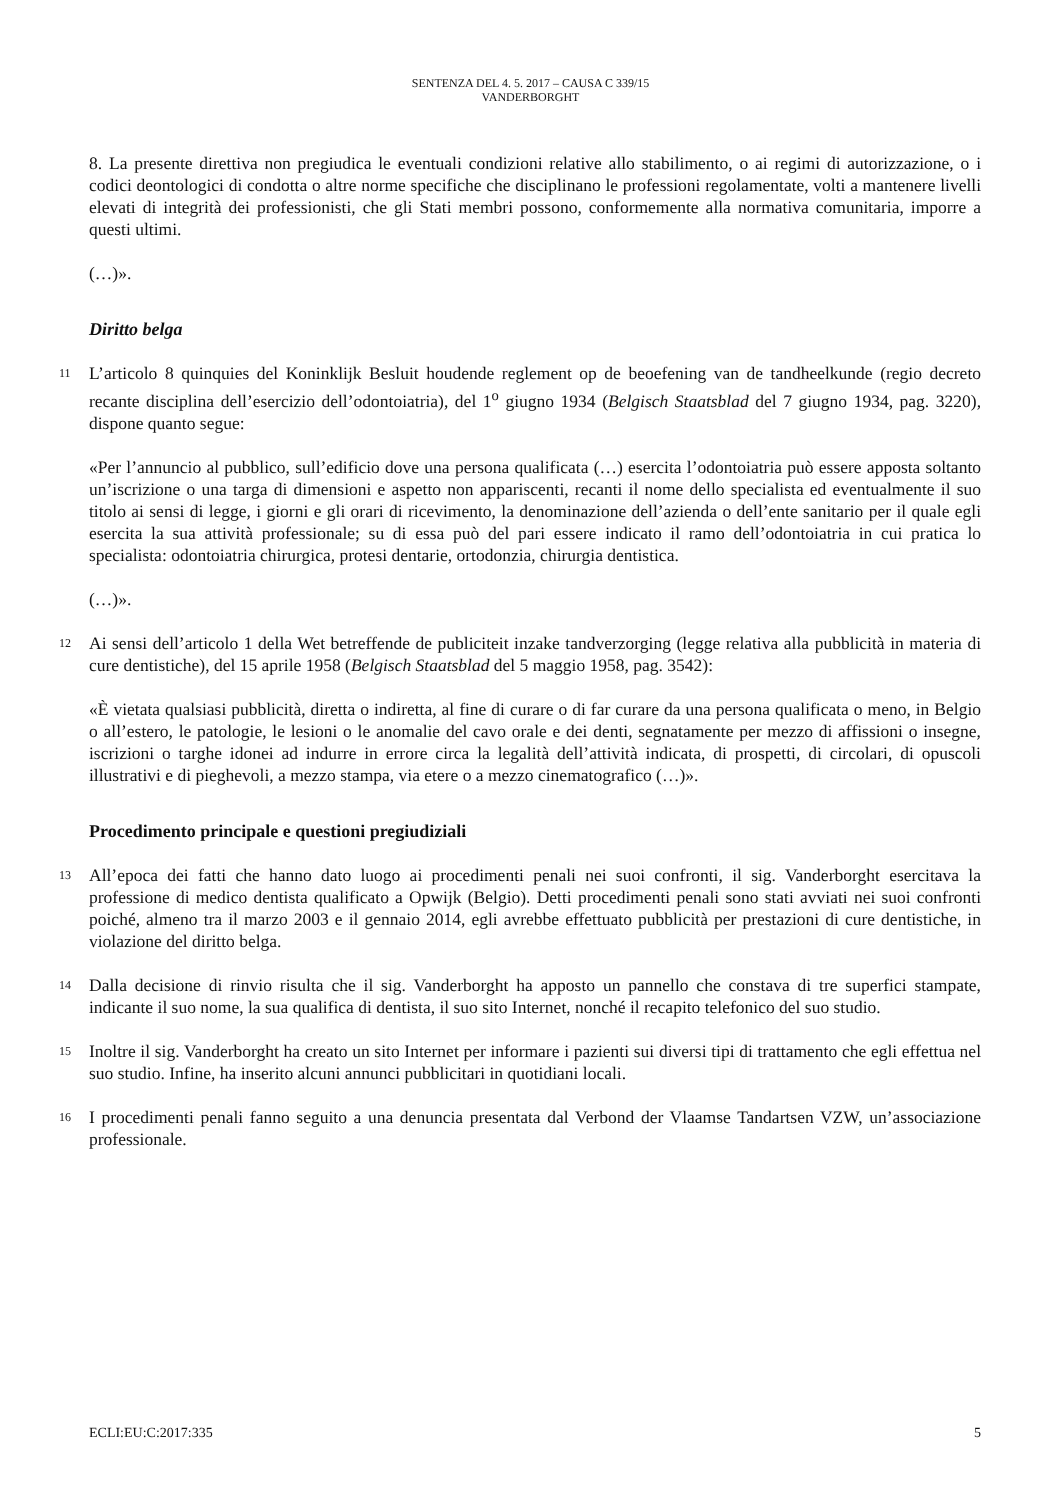SENTENZA DEL 4. 5. 2017 – CAUSA C 339/15
VANDERBORGHT
8. La presente direttiva non pregiudica le eventuali condizioni relative allo stabilimento, o ai regimi di autorizzazione, o i codici deontologici di condotta o altre norme specifiche che disciplinano le professioni regolamentate, volti a mantenere livelli elevati di integrità dei professionisti, che gli Stati membri possono, conformemente alla normativa comunitaria, imporre a questi ultimi.
(…)».
Diritto belga
11
L’articolo 8 quinquies del Koninklijk Besluit houdende reglement op de beoefening van de tandheelkunde (regio decreto recante disciplina dell’esercizio dell’odontoiatria), del 1<sup>o</sup> giugno 1934 (Belgisch Staatsblad del 7 giugno 1934, pag. 3220), dispone quanto segue:
«Per l’annuncio al pubblico, sull’edificio dove una persona qualificata (…) esercita l’odontoiatria può essere apposta soltanto un’iscrizione o una targa di dimensioni e aspetto non appariscenti, recanti il nome dello specialista ed eventualmente il suo titolo ai sensi di legge, i giorni e gli orari di ricevimento, la denominazione dell’azienda o dell’ente sanitario per il quale egli esercita la sua attività professionale; su di essa può del pari essere indicato il ramo dell’odontoiatria in cui pratica lo specialista: odontoiatria chirurgica, protesi dentarie, ortodonzia, chirurgia dentistica.
(…)».
12
Ai sensi dell’articolo 1 della Wet betreffende de publiciteit inzake tandverzorging (legge relativa alla pubblicità in materia di cure dentistiche), del 15 aprile 1958 (Belgisch Staatsblad del 5 maggio 1958, pag. 3542):
«È vietata qualsiasi pubblicità, diretta o indiretta, al fine di curare o di far curare da una persona qualificata o meno, in Belgio o all’estero, le patologie, le lesioni o le anomalie del cavo orale e dei denti, segnatamente per mezzo di affissioni o insegne, iscrizioni o targhe idonei ad indurre in errore circa la legalità dell’attività indicata, di prospetti, di circolari, di opuscoli illustrativi e di pieghevoli, a mezzo stampa, via etere o a mezzo cinematografico (…)».
Procedimento principale e questioni pregiudiziali
13
All’epoca dei fatti che hanno dato luogo ai procedimenti penali nei suoi confronti, il sig. Vanderborght esercitava la professione di medico dentista qualificato a Opwijk (Belgio). Detti procedimenti penali sono stati avviati nei suoi confronti poiché, almeno tra il marzo 2003 e il gennaio 2014, egli avrebbe effettuato pubblicità per prestazioni di cure dentistiche, in violazione del diritto belga.
14
Dalla decisione di rinvio risulta che il sig. Vanderborght ha apposto un pannello che constava di tre superfici stampate, indicante il suo nome, la sua qualifica di dentista, il suo sito Internet, nonché il recapito telefonico del suo studio.
15
Inoltre il sig. Vanderborght ha creato un sito Internet per informare i pazienti sui diversi tipi di trattamento che egli effettua nel suo studio. Infine, ha inserito alcuni annunci pubblicitari in quotidiani locali.
16
I procedimenti penali fanno seguito a una denuncia presentata dal Verbond der Vlaamse Tandartsen VZW, un’associazione professionale.
ECLI:EU:C:2017:335 5